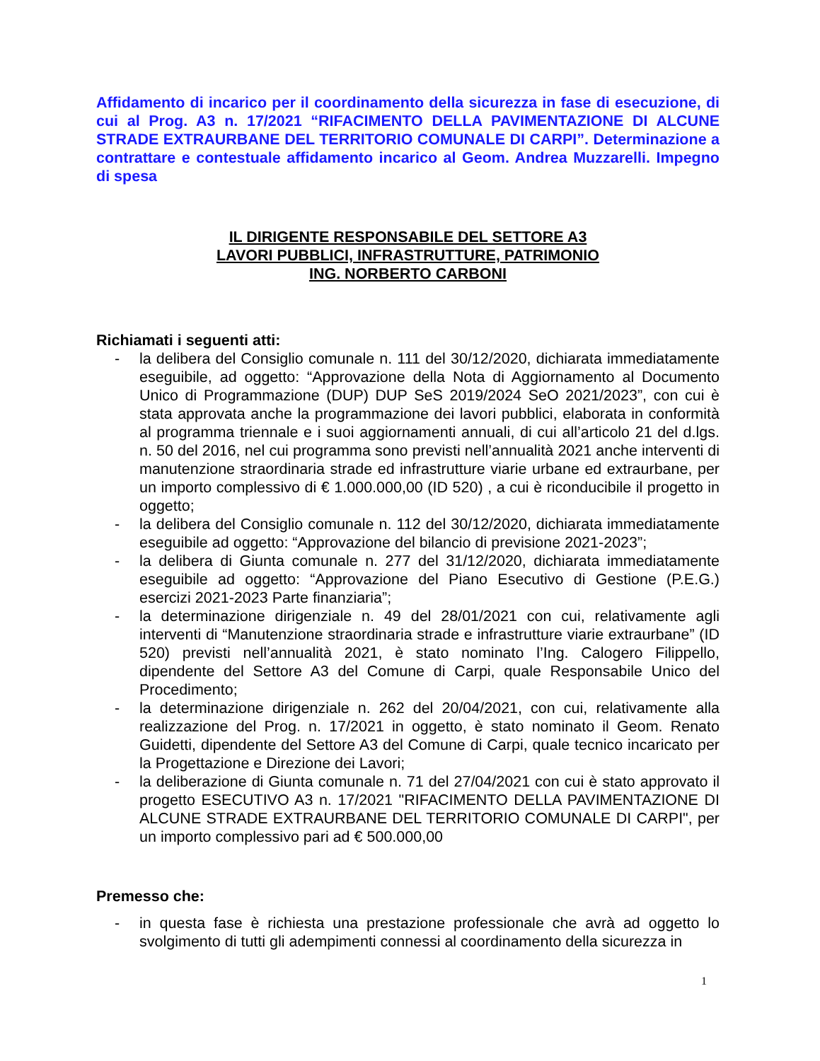Affidamento di incarico per il coordinamento della sicurezza in fase di esecuzione, di cui al Prog. A3 n. 17/2021 “RIFACIMENTO DELLA PAVIMENTAZIONE DI ALCUNE STRADE EXTRAURBANE DEL TERRITORIO COMUNALE DI CARPI”. Determinazione a contrattare e contestuale affidamento incarico al Geom. Andrea Muzzarelli. Impegno di spesa
IL DIRIGENTE RESPONSABILE DEL SETTORE A3
LAVORI PUBBLICI, INFRASTRUTTURE, PATRIMONIO
ING. NORBERTO CARBONI
Richiamati i seguenti atti:
- la delibera del Consiglio comunale n. 111 del 30/12/2020, dichiarata immediatamente eseguibile, ad oggetto: “Approvazione della Nota di Aggiornamento al Documento Unico di Programmazione (DUP) DUP SeS 2019/2024 SeO 2021/2023”, con cui è stata approvata anche la programmazione dei lavori pubblici, elaborata in conformità al programma triennale e i suoi aggiornamenti annuali, di cui all’articolo 21 del d.lgs. n. 50 del 2016, nel cui programma sono previsti nell’annualità 2021 anche interventi di manutenzione straordinaria strade ed infrastrutture viarie urbane ed extraurbane, per un importo complessivo di € 1.000.000,00 (ID 520) , a cui è riconducibile il progetto in oggetto;
- la delibera del Consiglio comunale n. 112 del 30/12/2020, dichiarata immediatamente eseguibile ad oggetto: “Approvazione del bilancio di previsione 2021-2023”;
- la delibera di Giunta comunale n. 277 del 31/12/2020, dichiarata immediatamente eseguibile ad oggetto: “Approvazione del Piano Esecutivo di Gestione (P.E.G.) esercizi 2021-2023 Parte finanziaria”;
- la determinazione dirigenziale n. 49 del 28/01/2021 con cui, relativamente agli interventi di “Manutenzione straordinaria strade e infrastrutture viarie extraurbane” (ID 520) previsti nell’annualità 2021, è stato nominato l’Ing. Calogero Filippello, dipendente del Settore A3 del Comune di Carpi, quale Responsabile Unico del Procedimento;
- la determinazione dirigenziale n. 262 del 20/04/2021, con cui, relativamente alla realizzazione del Prog. n. 17/2021 in oggetto, è stato nominato il Geom. Renato Guidetti, dipendente del Settore A3 del Comune di Carpi, quale tecnico incaricato per la Progettazione e Direzione dei Lavori;
- la deliberazione di Giunta comunale n. 71 del 27/04/2021 con cui è stato approvato il progetto ESECUTIVO A3 n. 17/2021 "RIFACIMENTO DELLA PAVIMENTAZIONE DI ALCUNE STRADE EXTRAURBANE DEL TERRITORIO COMUNALE DI CARPI", per un importo complessivo pari ad € 500.000,00
Premesso che:
- in questa fase è richiesta una prestazione professionale che avrà ad oggetto lo svolgimento di tutti gli adempimenti connessi al coordinamento della sicurezza in
1